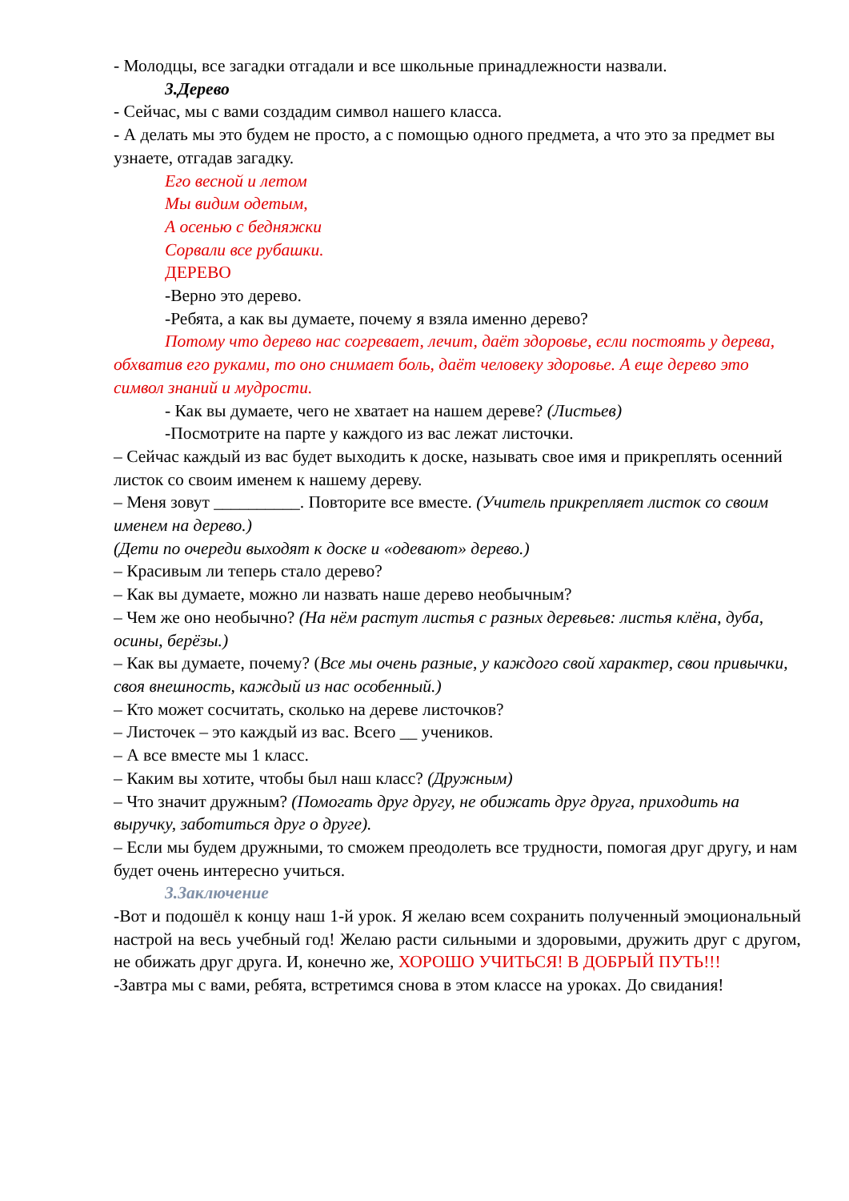- Молодцы, все загадки отгадали и все школьные принадлежности назвали.
3.Дерево
- Сейчас, мы с вами создадим символ нашего класса.
- А делать мы это будем не просто, а с помощью одного предмета, а что это за предмет вы узнаете, отгадав загадку.
Его весной и летом
Мы видим одетым,
А осенью с бедняжки
Сорвали все рубашки.
ДЕРЕВО
-Верно это дерево.
-Ребята, а как вы думаете, почему я взяла именно дерево?
Потому что дерево нас согревает, лечит, даёт здоровье, если постоять у дерева, обхватив его руками, то оно снимает боль, даёт человеку здоровье. А еще дерево это символ знаний и мудрости.
- Как вы думаете, чего не хватает на нашем дереве? (Листьев)
-Посмотрите на парте у каждого из вас лежат листочки.
– Сейчас каждый из вас будет выходить к доске, называть свое имя и прикреплять осенний листок со своим именем к нашему дереву.
– Меня зовут __________. Повторите все вместе. (Учитель прикрепляет листок со своим именем на дерево.)
(Дети по очереди выходят к доске и «одевают» дерево.)
– Красивым ли теперь стало дерево?
– Как вы думаете, можно ли назвать наше дерево необычным?
– Чем же оно необычно? (На нём растут листья с разных деревьев: листья клёна, дуба, осины, берёзы.)
– Как вы думаете, почему? (Все мы очень разные, у каждого свой характер, свои привычки, своя внешность, каждый из нас особенный.)
– Кто может сосчитать, сколько на дереве листочков?
– Листочек – это каждый из вас. Всего __ учеников.
– А все вместе мы 1 класс.
– Каким вы хотите, чтобы был наш класс? (Дружным)
– Что значит дружным? (Помогать друг другу, не обижать друг друга, приходить на выручку, заботиться друг о друге).
– Если мы будем дружными, то сможем преодолеть все трудности, помогая друг другу, и нам будет очень интересно учиться.
3.Заключение
-Вот и подошёл к концу наш 1-й урок. Я желаю всем сохранить полученный эмоциональный настрой на весь учебный год! Желаю расти сильными и здоровыми, дружить друг с другом, не обижать друг друга. И, конечно же, ХОРОШО УЧИТЬСЯ! В ДОБРЫЙ ПУТЬ!!!
-Завтра мы с вами, ребята, встретимся снова в этом классе на уроках. До свидания!